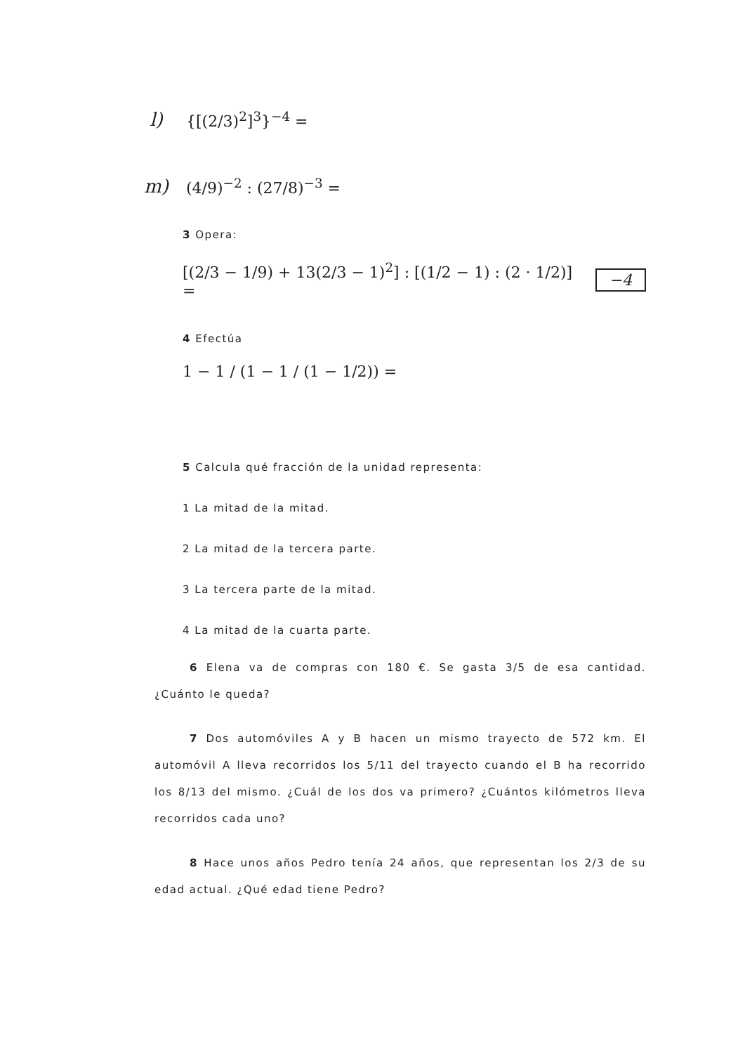l) {[(2/3)<sup>2</sup>]<sup>3</sup>}<sup>−4</sup> =
m) (4/9)<sup>−2</sup> : (27/8)<sup>−3</sup> =
3 Opera:
[(2/3 − 1/9) + 13(2/3 − 1)<sup>2</sup>] : [(1/2 − 1) : (2 · 1/2)] = −4
4 Efectúa
1 − 1 / (1 − 1 / (1 − 1/2)) =
5 Calcula qué fracción de la unidad representa:
1 La mitad de la mitad.
2 La mitad de la tercera parte.
3 La tercera parte de la mitad.
4 La mitad de la cuarta parte.
6 Elena va de compras con 180 €. Se gasta 3/5 de esa cantidad.¿Cuánto le queda?
7 Dos automóviles A y B hacen un mismo trayecto de 572 km. El automóvil A lleva recorridos los 5/11 del trayecto cuando el B ha recorrido los 8/13 del mismo. ¿Cuál de los dos va primero? ¿Cuántos kilómetros lleva recorridos cada uno?
8 Hace unos años Pedro tenía 24 años, que representan los 2/3 de su edad actual. ¿Qué edad tiene Pedro?